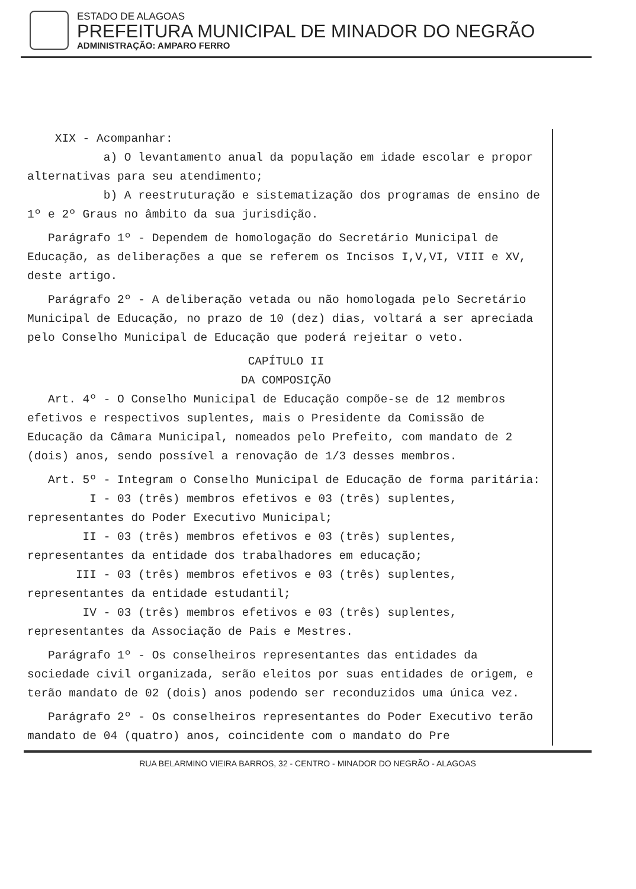ESTADO DE ALAGOAS
PREFEITURA MUNICIPAL DE MINADOR DO NEGRÃO
ADMINISTRAÇÃO: AMPARO FERRO
XIX - Acompanhar:
a) O levantamento anual da população em idade escolar e propor alternativas para seu atendimento;
b) A reestruturação e sistematização dos programas de ensino de 1º e 2º Graus no âmbito da sua jurisdição.
Parágrafo 1º - Dependem de homologação do Secretário Municipal de Educação, as deliberações a que se referem os Incisos I,V,VI, VIII e XV, deste artigo.
Parágrafo 2º - A deliberação vetada ou não homologada pelo Secretário Municipal de Educação, no prazo de 10 (dez) dias, voltará a ser apreciada pelo Conselho Municipal de Educação que poderá rejeitar o veto.
CAPÍTULO II
DA COMPOSIÇÃO
Art. 4º - O Conselho Municipal de Educação compõe-se de 12 membros efetivos e respectivos suplentes, mais o Presidente da Comissão de Educação da Câmara Municipal, nomeados pelo Prefeito, com mandato de 2 (dois) anos, sendo possível a renovação de 1/3 desses membros.
Art. 5º - Integram o Conselho Municipal de Educação de forma paritária:
I - 03 (três) membros efetivos e 03 (três) suplentes, representantes do Poder Executivo Municipal;
II - 03 (três) membros efetivos e 03 (três) suplentes, representantes da entidade dos trabalhadores em educação;
III - 03 (três) membros efetivos e 03 (três) suplentes, representantes da entidade estudantil;
IV - 03 (três) membros efetivos e 03 (três) suplentes, representantes da Associação de Pais e Mestres.
Parágrafo 1º - Os conselheiros representantes das entidades da sociedade civil organizada, serão eleitos por suas entidades de origem, e terão mandato de 02 (dois) anos podendo ser reconduzidos uma única vez.
Parágrafo 2º - Os conselheiros representantes do Poder Executivo terão mandato de 04 (quatro) anos, coincidente com o mandato do Pre
RUA BELARMINO VIEIRA BARROS, 32 - CENTRO - MINADOR DO NEGRÃO - ALAGOAS